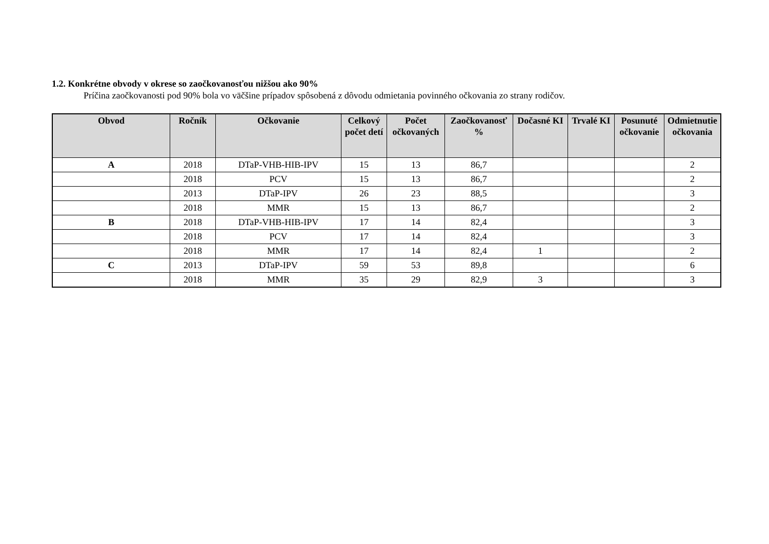1.2. Konkrétne obvody v okrese so zaočkovanosťou nižšou ako 90%
Príčina zaočkovanosti pod 90% bola vo väčšine prípadov spôsobená z dôvodu odmietania povinného očkovania zo strany rodičov.
| Obvod | Ročník | Očkovanie | Celkový počet detí | Počet očkovaných | Zaočkovanosť % | Dočasné KI | Trvalé KI | Posunuté očkovanie | Odmietnutie očkovania |
| --- | --- | --- | --- | --- | --- | --- | --- | --- | --- |
| A | 2018 | DTaP-VHB-HIB-IPV | 15 | 13 | 86,7 | | | | 2 |
| | 2018 | PCV | 15 | 13 | 86,7 | | | | 2 |
| | 2013 | DTaP-IPV | 26 | 23 | 88,5 | | | | 3 |
| | 2018 | MMR | 15 | 13 | 86,7 | | | | 2 |
| B | 2018 | DTaP-VHB-HIB-IPV | 17 | 14 | 82,4 | | | | 3 |
| | 2018 | PCV | 17 | 14 | 82,4 | | | | 3 |
| | 2018 | MMR | 17 | 14 | 82,4 | 1 | | | 2 |
| C | 2013 | DTaP-IPV | 59 | 53 | 89,8 | | | | 6 |
| | 2018 | MMR | 35 | 29 | 82,9 | 3 | | | 3 |